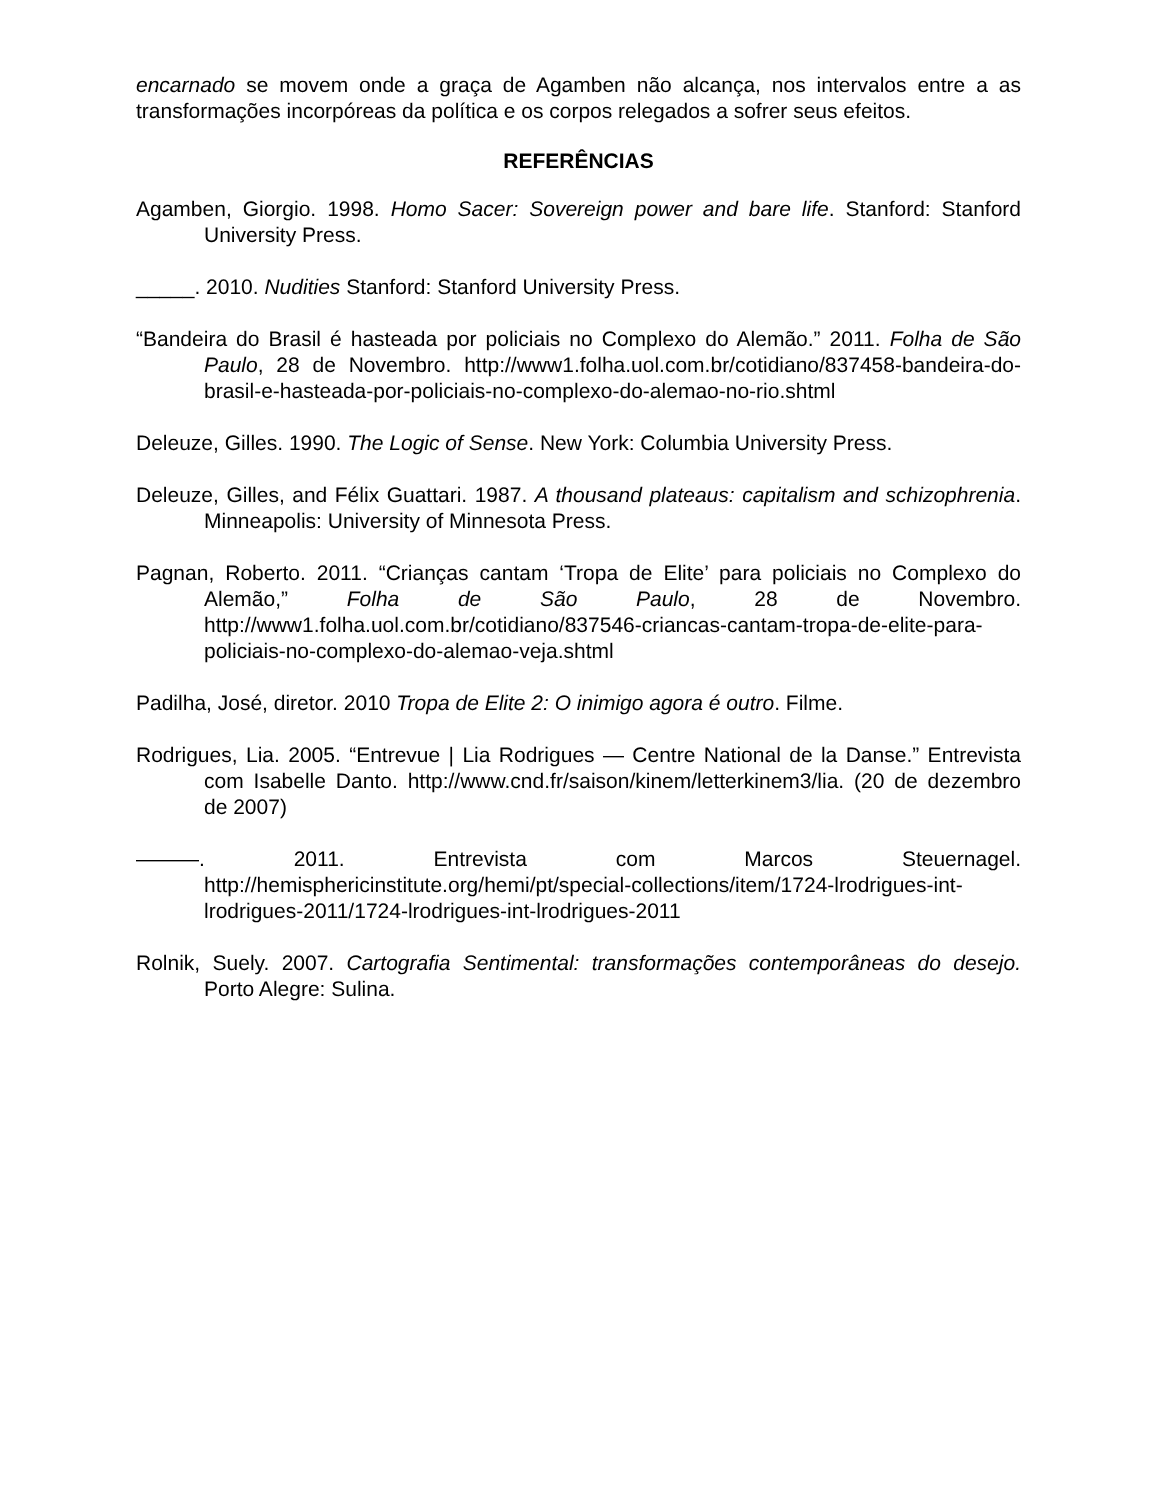encarnado se movem onde a graça de Agamben não alcança, nos intervalos entre a as transformações incorpóreas da política e os corpos relegados a sofrer seus efeitos.
REFERÊNCIAS
Agamben, Giorgio. 1998. Homo Sacer: Sovereign power and bare life. Stanford: Stanford University Press.
_____. 2010. Nudities Stanford: Stanford University Press.
“Bandeira do Brasil é hasteada por policiais no Complexo do Alemão.” 2011. Folha de São Paulo, 28 de Novembro. http://www1.folha.uol.com.br/cotidiano/837458-bandeira-do-brasil-e-hasteada-por-policiais-no-complexo-do-alemao-no-rio.shtml
Deleuze, Gilles. 1990. The Logic of Sense. New York: Columbia University Press.
Deleuze, Gilles, and Félix Guattari. 1987. A thousand plateaus: capitalism and schizophrenia. Minneapolis: University of Minnesota Press.
Pagnan, Roberto. 2011. “Crianças cantam ‘Tropa de Elite’ para policiais no Complexo do Alemão,” Folha de São Paulo, 28 de Novembro. http://www1.folha.uol.com.br/cotidiano/837546-criancas-cantam-tropa-de-elite-para-policiais-no-complexo-do-alemao-veja.shtml
Padilha, José, diretor. 2010 Tropa de Elite 2: O inimigo agora é outro. Filme.
Rodrigues, Lia. 2005. “Entrevue | Lia Rodrigues — Centre National de la Danse.” Entrevista com Isabelle Danto. http://www.cnd.fr/saison/kinem/letterkinem3/lia. (20 de dezembro de 2007)
———. 2011. Entrevista com Marcos Steuernagel. http://hemisphericinstitute.org/hemi/pt/special-collections/item/1724-lrodrigues-int-lrodrigues-2011/1724-lrodrigues-int-lrodrigues-2011
Rolnik, Suely. 2007. Cartografia Sentimental: transformações contemporâneas do desejo. Porto Alegre: Sulina.